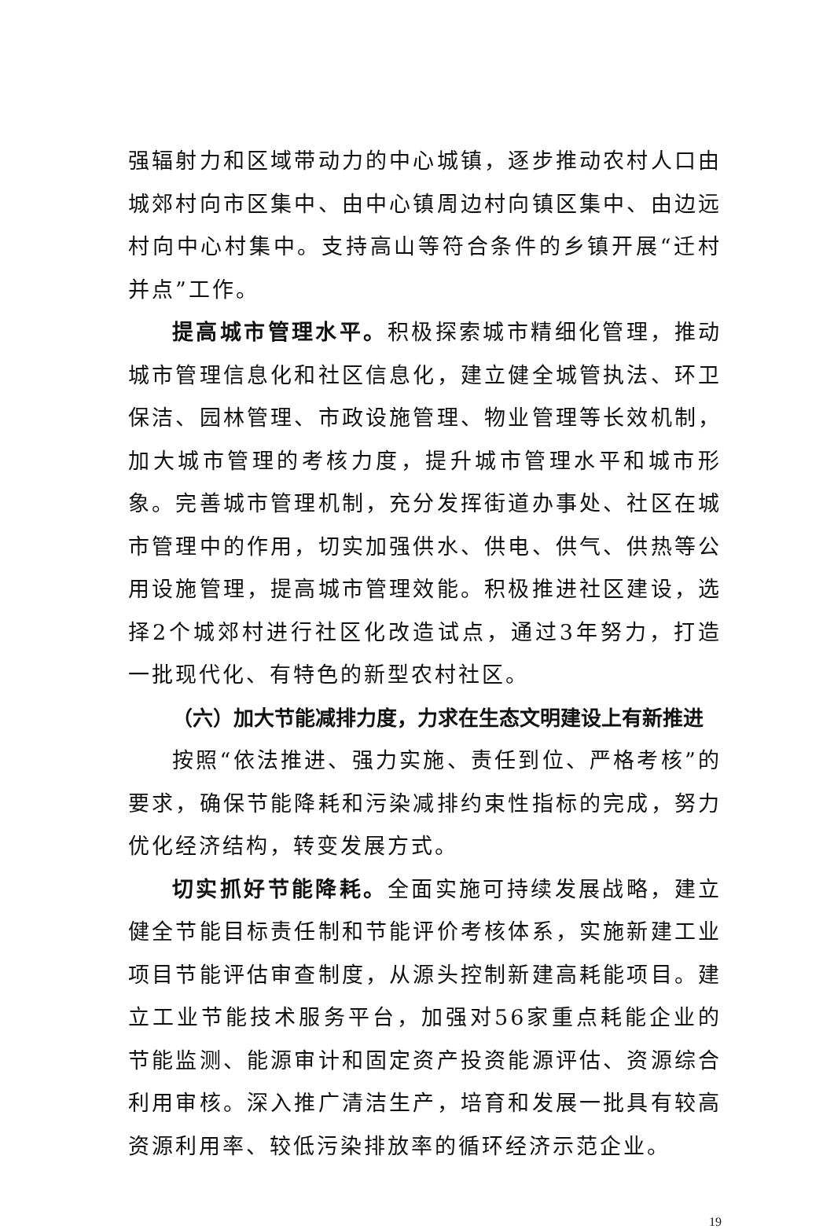强辐射力和区域带动力的中心城镇，逐步推动农村人口由城郊村向市区集中、由中心镇周边村向镇区集中、由边远村向中心村集中。支持高山等符合条件的乡镇开展“迁村并点”工作。
提高城市管理水平。积极探索城市精细化管理，推动城市管理信息化和社区信息化，建立健全城管执法、环卫保洁、园林管理、市政设施管理、物业管理等长效机制，加大城市管理的考核力度，提升城市管理水平和城市形象。完善城市管理机制，充分发挥街道办事处、社区在城市管理中的作用，切实加强供水、供电、供气、供热等公用设施管理，提高城市管理效能。积极推进社区建设，选择2个城郊村进行社区化改造试点，通过3年努力，打造一批现代化、有特色的新型农村社区。
（六）加大节能减排力度，力求在生态文明建设上有新推进
按照“依法推进、强力实施、责任到位、严格考核”的要求，确保节能降耗和污染减排约束性指标的完成，努力优化经济结构，转变发展方式。
切实抓好节能降耗。全面实施可持续发展战略，建立健全节能目标责任制和节能评价考核体系，实施新建工业项目节能评估审查制度，从源头控制新建高耗能项目。建立工业节能技术服务平台，加强对56家重点耗能企业的节能监测、能源审计和固定资产投资能源评估、资源综合利用审核。深入推广清洁生产，培育和发展一批具有较高资源利用率、较低污染排放率的循环经济示范企业。
19